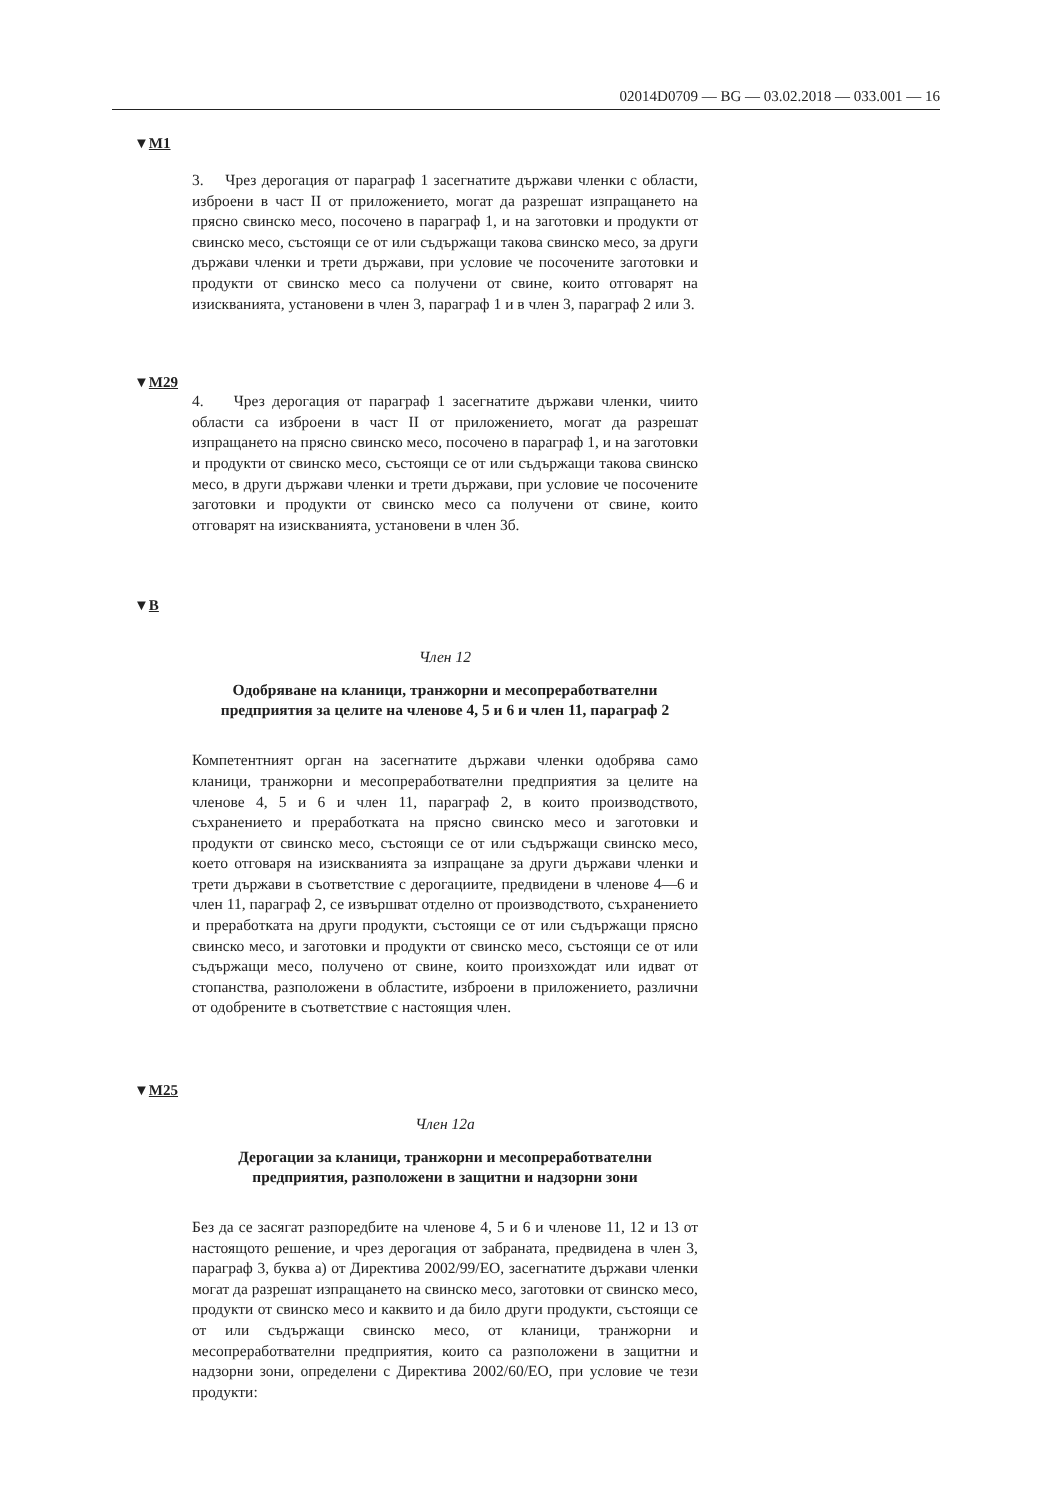02014D0709 — BG — 03.02.2018 — 033.001 — 16
▼M1
3. Чрез дерогация от параграф 1 засегнатите държави членки с области, изброени в част II от приложението, могат да разрешат изпращането на прясно свинско месо, посочено в параграф 1, и на заготовки и продукти от свинско месо, състоящи се от или съдържащи такова свинско месо, за други държави членки и трети държави, при условие че посочените заготовки и продукти от свинско месо са получени от свине, които отговарят на изискванията, установени в член 3, параграф 1 и в член 3, параграф 2 или 3.
▼M29
4. Чрез дерогация от параграф 1 засегнатите държави членки, чиито области са изброени в част II от приложението, могат да разрешат изпращането на прясно свинско месо, посочено в параграф 1, и на заготовки и продукти от свинско месо, състоящи се от или съдържащи такова свинско месо, в други държави членки и трети държави, при условие че посочените заготовки и продукти от свинско месо са получени от свине, които отговарят на изискванията, установени в член 3б.
▼B
Член 12
Одобряване на кланици, транжорни и месопреработвателни предприятия за целите на членове 4, 5 и 6 и член 11, параграф 2
Компетентният орган на засегнатите държави членки одобрява само кланици, транжорни и месопреработвателни предприятия за целите на членове 4, 5 и 6 и член 11, параграф 2, в които производството, съхранението и преработката на прясно свинско месо и заготовки и продукти от свинско месо, състоящи се от или съдържащи свинско месо, което отговаря на изискванията за изпращане за други държави членки и трети държави в съответствие с дерогациите, предвидени в членове 4—6 и член 11, параграф 2, се извършват отделно от производството, съхранението и преработката на други продукти, състоящи се от или съдържащи прясно свинско месо, и заготовки и продукти от свинско месо, състоящи се от или съдържащи месо, получено от свине, които произхождат или идват от стопанства, разположени в областите, изброени в приложението, различни от одобрените в съответствие с настоящия член.
▼M25
Член 12а
Дерогации за кланици, транжорни и месопреработвателни предприятия, разположени в защитни и надзорни зони
Без да се засягат разпоредбите на членове 4, 5 и 6 и членове 11, 12 и 13 от настоящото решение, и чрез дерогация от забраната, предвидена в член 3, параграф 3, буква а) от Директива 2002/99/ЕО, засегнатите държави членки могат да разрешат изпращането на свинско месо, заготовки от свинско месо, продукти от свинско месо и каквито и да било други продукти, състоящи се от или съдържащи свинско месо, от кланици, транжорни и месопреработвателни предприятия, които са разположени в защитни и надзорни зони, определени с Директива 2002/60/ЕО, при условие че тези продукти: